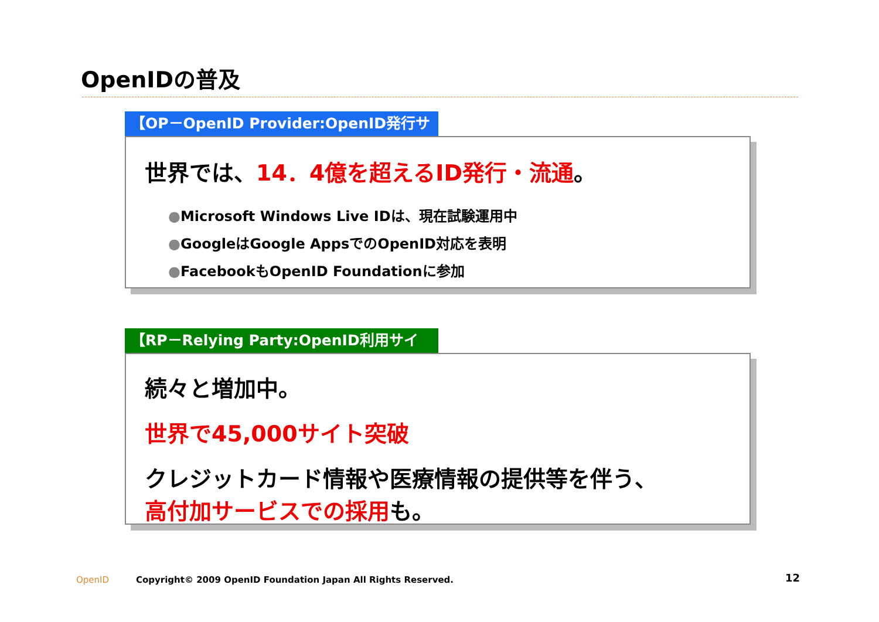OpenIDの普及
【OP－OpenID Provider:OpenID発行サイト】
世界では、14．4億を超えるID発行・流通。
●Microsoft Windows Live IDは、現在試験運用中
●GoogleはGoogle AppsでのOpenID対応を表明
●FacebookもOpenID Foundationに参加
【RP－Relying Party:OpenID利用サイト】
続々と増加中。
世界で45,000サイト突破
クレジットカード情報や医療情報の提供等を伴う、
高付加サービスでの採用も。
OpenID
Copyright© 2009 OpenID Foundation Japan All Rights Reserved.
12